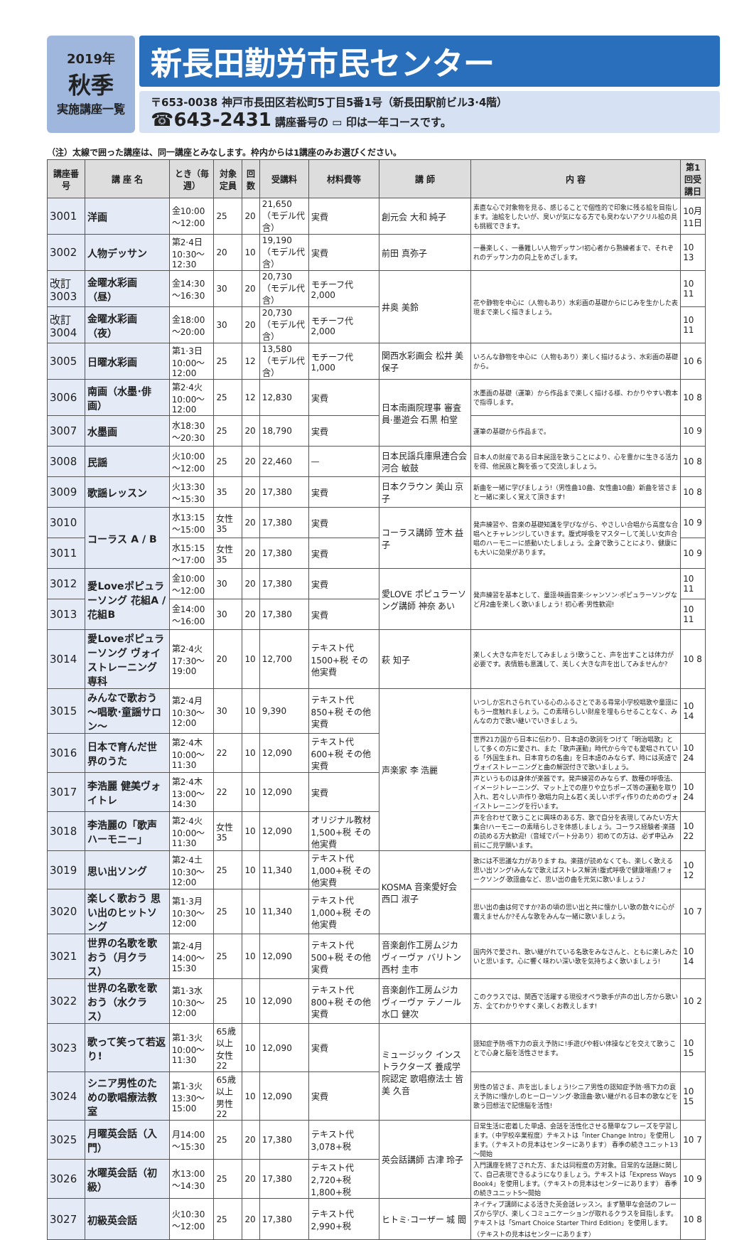2019年
秋季
実施講座一覧
新長田勤労市民センター
〒653-0038 神戸市長田区若松町5丁目5番1号（新長田駅前ビル3·4階）
☎643-2431 講座番号の ▭ 印は一年コースです。
（注）太線で囲った講座は、同一講座とみなします。枠内からは1講座のみお選びください。
| 講座番号 | 講 座 名 | とき（毎週） | 対象定員 | 回数 | 受講料 | 材料費等 | 講 師 | 内 容 | 第1回受講日 |
| --- | --- | --- | --- | --- | --- | --- | --- | --- | --- |
| 3001 | 洋画 | 金10:00～12:00 | 25 | 20 | 21,650（モデル代含） | 実費 | 創元会 大和 純子 | 素直な心で対象物を見る、感じることで個性的で印象に残る絵を目指します。油絵をしたいが、臭いが気になる方でも臭わないアクリル絵の具も挑戦できます。 | 10月 11日 |
| 3002 | 人物デッサン | 第2·4日10:30～12:30 | 20 | 10 | 19,190（モデル代含） | 実費 | 前田 真弥子 | 一番楽しく、一番難しい人物デッサン!初心者から熟練者まで、それぞれのデッサン力の向上をめざします。 | 10 13 |
| 改訂 3003 | 金曜水彩画（昼） | 金14:30～16:30 | 30 | 20 | 20,730（モデル代含） | モチーフ代 2,000 | 井奥 美鈴 | 花や静物を中心に（人物もあり）水彩画の基礎からにじみを生かした表現まで楽しく描きましょう。 | 10 11 |
| 改訂 3004 | 金曜水彩画（夜） | 金18:00～20:00 | 30 | 20 | 20,730（モデル代含） | モチーフ代 2,000 | | | 10 11 |
| 3005 | 日曜水彩画 | 第1·3日10:00～12:00 | 25 | 12 | 13,580（モデル代含） | モチーフ代 1,000 | 関西水彩画会 松井 美保子 | いろんな静物を中心に（人物もあり）楽しく描けるよう、水彩画の基礎から。 | 10 6 |
| 3006 | 南画（水墨·俳画） | 第2·4火10:00～12:00 | 25 | 12 | 12,830 | 実費 | 日本南画院理事 審査員·墨遊会 石黒 柏堂 | 水墨画の基礎（運筆）から作品まで楽しく描ける様、わかりやすい教本で指導します。 | 10 8 |
| 3007 | 水墨画 | 水18:30～20:30 | 25 | 20 | 18,790 | 実費 | | 運筆の基礎から作品まで。 | 10 9 |
| 3008 | 民謡 | 火10:00～12:00 | 25 | 20 | 22,460 | — | 日本民謡兵庫県連合会 河合 敏鼓 | 日本人の財産である日本民謡を歌うことにより、心を豊かに生きる活力を得、他民族と胸を張って交流しましょう。 | 10 8 |
| 3009 | 歌謡レッスン | 火13:30～15:30 | 35 | 20 | 17,380 | 実費 | 日本クラウン 美山 京子 | 新曲を一緒に学びましょう!（男性曲10曲、女性曲10曲）新曲を皆さまと一緒に楽しく覚えて頂きます! | 10 8 |
| 3010 | コーラス A / B | 水13:15～15:00 | 女性35 | 20 | 17,380 | 実費 | コーラス講師 笠木 益子 | 発声練習や、音楽の基礎知識を学びながら、やさしい合唱から高度な合唱へとチャレンジしていきます。腹式呼吸をマスターして美しい女声合唱のハーモニーに感動いたしましょう。全身で歌うことにより、健康にも大いに効果があります。 | 10 9 |
| 3011 | | 水15:15～17:00 | 女性35 | 20 | 17,380 | 実費 | | | 10 9 |
| 3012 | 愛Loveポピュラーソング 花組A / 花組B | 金10:00～12:00 | 30 | 20 | 17,380 | 実費 | 愛LOVE ポピュラーソング講師 神奈 あい | 発声練習を基本として、童謡·映画音楽·シャンソン·ポピュラーソングなど月2曲を楽しく歌いましょう! 初心者·男性歓迎! | 10 11 |
| 3013 | | 金14:00～16:00 | 30 | 20 | 17,380 | 実費 | | | 10 11 |
| 3014 | 愛Loveポピュラーソング ヴォイストレーニング専科 | 第2·4火17:30～19:00 | 20 | 10 | 12,700 | テキスト代 1500+税 その他実費 | 萩 知子 | 楽しく大きな声をだしてみましょう!歌うこと、声を出すことは体力が必要です。表情筋も意識して、美しく大きな声を出してみませんか? | 10 8 |
| 3015 | みんなで歌おう ～唱歌·童謡サロン～ | 第2·4月10:30～12:00 | 30 | 10 | 9,390 | テキスト代 850+税 その他実費 | 声楽家 李 浩麗 | いつしか忘れさられている心のふるさとである尋常小学校唱歌や童謡にもう一度触れましょう。この素晴らしい財産を埋もらせることなく、みんなの力で歌い継いでいきましょう。 | 10 14 |
| 3016 | 日本で育んだ世界のうた | 第2·4木10:00～11:30 | 22 | 10 | 12,090 | テキスト代 600+税 その他実費 | | 世界21カ国から日本に伝わり、日本語の歌詞をつけて「明治唱歌」として多くの方に愛され、また「歌声運動」時代から今でも愛唱されている「外国生まれ、日本育ちの名曲」を日本語のみならず、時には英語でヴォイストレーニングと曲の解説付きで歌いましょう。 | 10 24 |
| 3017 | 李浩麗 健美ヴォイトレ | 第2·4木13:00～14:30 | 22 | 10 | 12,090 | 実費 | | 声というものは身体が楽器です。発声練習のみならず、数種の呼吸法、イメージトレーニング、マット上での座りや立ちポーズ等の運動を取り入れ、若々しい声作り·歌唱力向上&若く美しいボディ作りのためのヴォイストレーニングを行います。 | 10 24 |
| 3018 | 李浩麗の「歌声ハーモニー」 | 第2·4火10:00～11:30 | 女性35 | 10 | 12,090 | オリジナル教材 1,500+税 その他実費 | | 声を合わせて歌うことに興味のある方、歌で自分を表現してみたい方大集合!ハーモニーの素晴らしさを体感しましょう。コーラス経験者·楽譜の読める方大歓迎!（音域でパート分あり）初めての方は、必ず申込み前にご見学願います。 | 10 22 |
| 3019 | 思い出ソング | 第2·4土10:30～12:00 | 25 | 10 | 11,340 | テキスト代 1,000+税 その他実費 | KOSMA 音楽愛好会 西口 淑子 | 歌には不思議な力があります ね。楽譜が読めなくても、楽しく歌える思い出ソング!みんなで歌えばストレス解消!腹式呼吸で健康増進!フォークソング·歌謡曲など、思い出の曲を元気に歌いましょう♪ | 10 12 |
| 3020 | 楽しく歌おう 思い出のヒットソング | 第1·3月10:30～12:00 | 25 | 10 | 11,340 | テキスト代 1,000+税 その他実費 | | 思い出の曲は何ですか?あの頃の思い出と共に懐かしい歌の数々に心が震えませんか?そんな歌をみんな一緒に歌いましょう。 | 10 7 |
| 3021 | 世界の名歌を歌おう（月クラス） | 第2·4月14:00～15:30 | 25 | 10 | 12,090 | テキスト代 500+税 その他実費 | 音楽創作工房ムジカ ヴィーヴァ バリトン 西村 圭市 | 国内外で愛され、歌い継がれている名歌をみなさんと、ともに楽しみたいと思います。心に響く味わい深い歌を気持ちよく歌いましょう! | 10 14 |
| 3022 | 世界の名歌を歌おう（水クラス） | 第1·3水10:30～12:00 | 25 | 10 | 12,090 | テキスト代 800+税 その他実費 | 音楽創作工房ムジカ ヴィーヴァ テノール 水口 健次 | このクラスでは、関西で活躍する現役オペラ歌手が声の出し方から歌い方、全てわかりやすく楽しくお教えします! | 10 2 |
| 3023 | 歌って笑って若返り! | 第1·3火10:00～11:30 | 65歳以上女性22 | 10 | 12,090 | 実費 | ミュージック インストラクターズ 養成学院認定 歌唱療法士 皆美 久音 | 認知症予防·嚥下力の衰え予防に!手遊びや軽い体操などを交えて歌うことで心身と脳を活性させます。 | 10 15 |
| 3024 | シニア男性のための歌唱療法教室 | 第1·3火13:30～15:00 | 65歳以上男性22 | 10 | 12,090 | 実費 | | 男性の皆さま、声を出しましょう!シニア男性の認知症予防·嚥下力の衰え予防に!懐かしのヒーローソング·歌謡曲·歌い継がれる日本の歌などを歌う回想法で記憶脳を活性! | 10 15 |
| 3025 | 月曜英会話（入門） | 月14:00～15:30 | 25 | 20 | 17,380 | テキスト代 3,078+税 | 英会話講師 古津 玲子 | 日常生活に密着した単語、会話を活性化させる簡単なフレーズを学習します。（中学校卒業程度）テキストは「Inter Change Intro」を使用します。（テキストの見本はセンターにあります） 春季の続きユニット13～開始 | 10 7 |
| 3026 | 水曜英会話（初級） | 水13:00～14:30 | 25 | 20 | 17,380 | テキスト代 2,720+税 1,800+税 | | 入門講座を終了された方、または同程度の方対象。日常的な話題に関して、自己表現できるようになりましょう。テキストは「Express Ways Book4」を使用します。（テキストの見本はセンターにあります） 春季の続きユニット5～開始 | 10 9 |
| 3027 | 初級英会話 | 火10:30～12:00 | 25 | 20 | 17,380 | テキスト代 2,990+税 | ヒトミ·コーザー 城 閻 | ネイティブ講師による活きた英会話レッスン。まず簡単な会話のフレーズから学び、楽しくコミュニケーションが取れるクラスを目指します。テキストは「Smart Choice Starter Third Edition」を使用します。（テキストの見本はセンターにあります） | 10 8 |